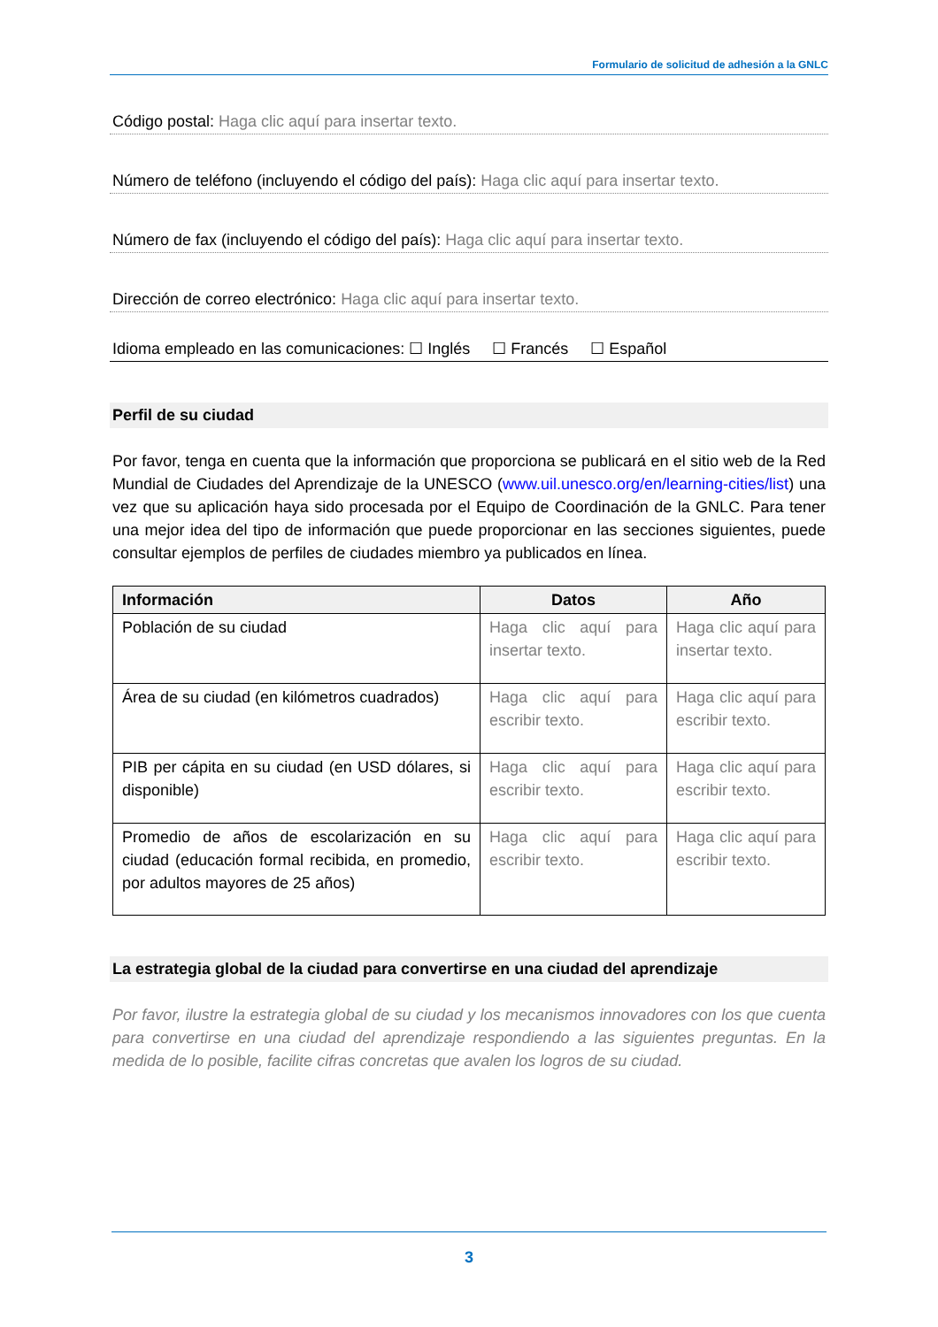Formulario de solicitud de adhesión a la GNLC
Código postal: Haga clic aquí para insertar texto.
Número de teléfono (incluyendo el código del país): Haga clic aquí para insertar texto.
Número de fax (incluyendo el código del país): Haga clic aquí para insertar texto.
Dirección de correo electrónico: Haga clic aquí para insertar texto.
Idioma empleado en las comunicaciones: ☐ Inglés ☐ Francés ☐ Español
Perfil de su ciudad
Por favor, tenga en cuenta que la información que proporciona se publicará en el sitio web de la Red Mundial de Ciudades del Aprendizaje de la UNESCO (www.uil.unesco.org/en/learning-cities/list) una vez que su aplicación haya sido procesada por el Equipo de Coordinación de la GNLC. Para tener una mejor idea del tipo de información que puede proporcionar en las secciones siguientes, puede consultar ejemplos de perfiles de ciudades miembro ya publicados en línea.
| Información | Datos | Año |
| --- | --- | --- |
| Población de su ciudad | Haga clic aquí para insertar texto. | Haga clic aquí para insertar texto. |
| Área de su ciudad (en kilómetros cuadrados) | Haga clic aquí para escribir texto. | Haga clic aquí para escribir texto. |
| PIB per cápita en su ciudad (en USD dólares, si disponible) | Haga clic aquí para escribir texto. | Haga clic aquí para escribir texto. |
| Promedio de años de escolarización en su ciudad (educación formal recibida, en promedio, por adultos mayores de 25 años) | Haga clic aquí para escribir texto. | Haga clic aquí para escribir texto. |
La estrategia global de la ciudad para convertirse en una ciudad del aprendizaje
Por favor, ilustre la estrategia global de su ciudad y los mecanismos innovadores con los que cuenta para convertirse en una ciudad del aprendizaje respondiendo a las siguientes preguntas. En la medida de lo posible, facilite cifras concretas que avalen los logros de su ciudad.
3